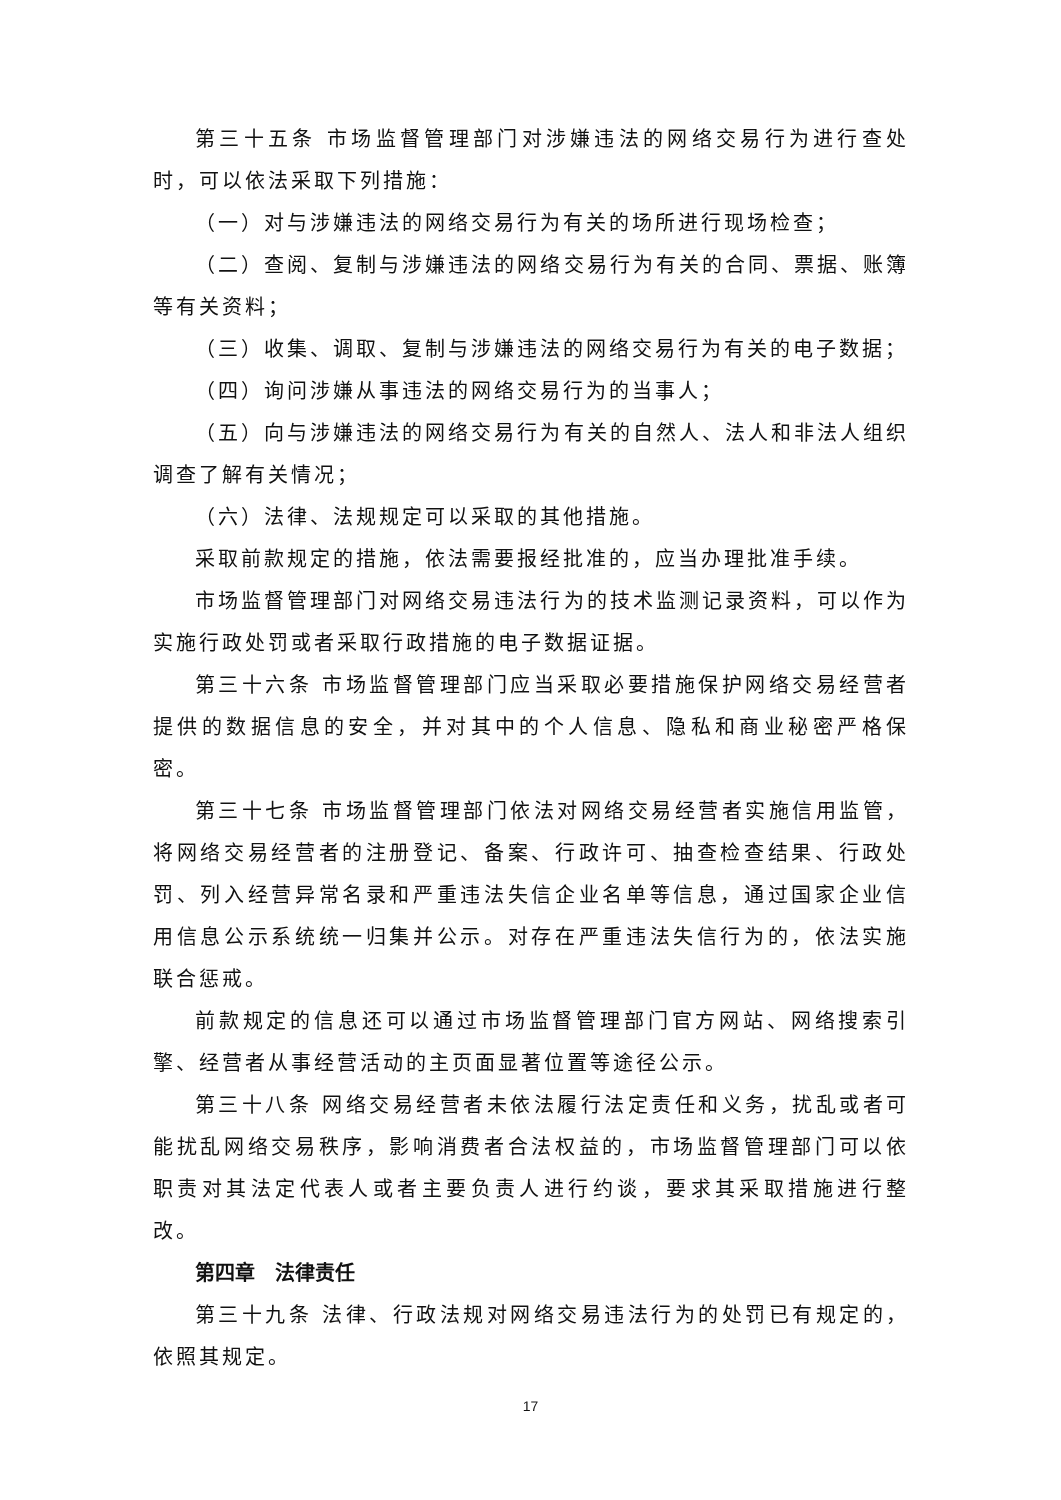第三十五条 市场监督管理部门对涉嫌违法的网络交易行为进行查处时，可以依法采取下列措施：
（一）对与涉嫌违法的网络交易行为有关的场所进行现场检查；
（二）查阅、复制与涉嫌违法的网络交易行为有关的合同、票据、账簿等有关资料；
（三）收集、调取、复制与涉嫌违法的网络交易行为有关的电子数据；
（四）询问涉嫌从事违法的网络交易行为的当事人；
（五）向与涉嫌违法的网络交易行为有关的自然人、法人和非法人组织调查了解有关情况；
（六）法律、法规规定可以采取的其他措施。
采取前款规定的措施，依法需要报经批准的，应当办理批准手续。
市场监督管理部门对网络交易违法行为的技术监测记录资料，可以作为实施行政处罚或者采取行政措施的电子数据证据。
第三十六条 市场监督管理部门应当采取必要措施保护网络交易经营者提供的数据信息的安全，并对其中的个人信息、隐私和商业秘密严格保密。
第三十七条 市场监督管理部门依法对网络交易经营者实施信用监管，将网络交易经营者的注册登记、备案、行政许可、抽查检查结果、行政处罚、列入经营异常名录和严重违法失信企业名单等信息，通过国家企业信用信息公示系统统一归集并公示。对存在严重违法失信行为的，依法实施联合惩戒。
前款规定的信息还可以通过市场监督管理部门官方网站、网络搜索引擎、经营者从事经营活动的主页面显著位置等途径公示。
第三十八条 网络交易经营者未依法履行法定责任和义务，扰乱或者可能扰乱网络交易秩序，影响消费者合法权益的，市场监督管理部门可以依职责对其法定代表人或者主要负责人进行约谈，要求其采取措施进行整改。
第四章　法律责任
第三十九条 法律、行政法规对网络交易违法行为的处罚已有规定的，依照其规定。
17